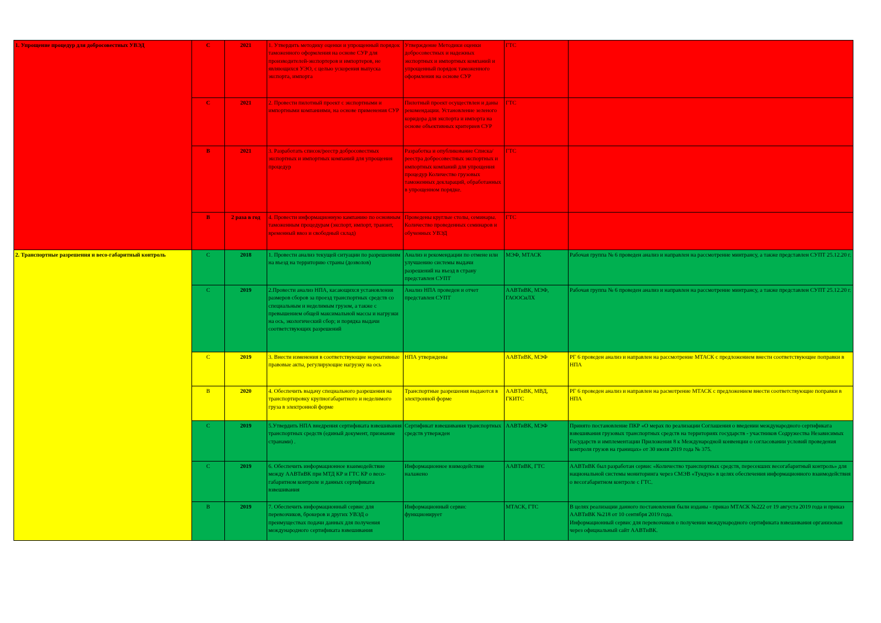| 1. Упрощение процедур для добросовестных УВЭД | C | 2021 | 1. Утвердить методику оценки и упрощенный порядок таможенного оформления на основе СУР для производителей-экспортеров и импортеров, не являющихся УЭО, с целью ускорения выпуска экспорта, импорта | Утверждение Методики оценки добросовестных и надежных экспортных и импортных компаний и упрощенный порядок таможенного оформления на основе СУР | ГТС | |
| | C | 2021 | 2. Провести пилотный проект с экспортными и импортными компаниями, на основе применения СУР | Пилотный проект осуществлен и даны рекомендации. Установление зеленого коридора для экспорта и импорта на основе объективных критериев СУР | ГТС | |
| | B | 2021 | 3. Разработать список/реестр добросовестных экспортных и импортных компаний для упрощения процедур | Разработка и опубликование Списка/реестра добросовестных экспортных и импортных компаний для упрощения процедур Количество грузовых таможенных деклараций, обработанных в упрощенном порядке. | ГТС | |
| | B | 2 раза в год | 4. Провести информационную кампанию по основным таможенным процедурам (экспорт, импорт, транзит, временный ввоз и свободный склад) | Проведены круглые столы, семинары. Количество проведенных семинаров и обученных УВЭД | ГТС | |
| 2. Транспортные разрешения и весо-габаритный контроль | C | 2018 | 1. Провести анализ текущей ситуации по разрешениям на въезд на территорию страны (дозволов) | Анализ и рекомендации по отмене или улучшению системы выдачи разрешений на въезд в страну представлен СУПТ | МЭФ, МТАСК | Рабочая группа № 6 проведен анализ и направлен на рассмотрение минтрансу, а также представлен СУПТ 25.12.20 г. |
| | C | 2019 | 2.Провести анализ НПА, касающихся установления размеров сборов за проезд транспортных средств со специальным и неделимым грузом, а также с превышением общей максимальной массы и нагрузки на ось, экологический сбор; и порядка выдачи соответствующих разрешений | Анализ НПА проведен и отчет представлен СУПТ | ААВТиВК, МЭФ, ГАООСиЛХ | Рабочая группа № 6 проведен анализ и направлен на рассмотрение минтрансу, а также представлен СУПТ 25.12.20 г. |
| | C | 2019 | 3. Внести изменения в соответствующие нормативные правовые акты, регулирующие нагрузку на ось | НПА утверждены | ААВТиВК, МЭФ | РГ 6 проведен анализ и направлен на рассмотрение МТАСК с предложением внести соответствующие поправки в НПА |
| | B | 2020 | 4. Обеспечить выдачу специального разрешения на транспортировку крупногабаритного и неделимого груза в электронной форме | Транспортные разрешения выдаются в электронной форме | ААВТиВК, МВД, ГКИТС | РГ 6 проведен анализ и направлен на расмотрение МТАСК с предложением внести соответствующие поправки в НПА |
| | C | 2019 | 5.Утвердить НПА внедрения сертификата взвешивания транспортных средств (единый документ, признание странами) . | Сертификат взвешивания транспортных средств утвержден | ААВТиВК, МЭФ | Принято постановление ПКР «О мерах по реализации Соглашения о введении международного сертификата взвешивания грузовых транспортных средств на территориях государств - участников Содружества Независимых Государств и имплементации Приложения 8 к Международной конвенции о согласовании условий проведения контроля грузов на границах» от 30 июля 2019 года № 375. |
| | C | 2019 | 6. Обеспечить информационное взаимодействие между ААВТиВК при МТД КР и ГТС КР о весо-габаритном контроле и данных сертификата взвешивания | Информационное взимодействие налажено | ААВТиВК, ГТС | ААВТиВК был разработан сервис «Количество транспортных средств, пересекших весогабаритный контроль» для национальной системы мониторинга через СМЭВ «Тундук» в целях обеспечения информационного взаимодействия о весогабаритном контроле с ГТС. |
| | B | 2019 | 7. Обеспечить информационный сервис для перевозчиков, брокеров и других УВЭД о преимуществах подачи данных для получения международного сертификата взвешивания | Информационный сервис функционирует | МТАСК, ГТС | В целях реализации данного постановления были изданы - приказ МТАСК №222 от 19 августа 2019 года и приказ ААВТиВК №218 от 10 сентября 2019 года. Информационный сервис для перевозчиков о получении международного сертификата взвешивания организован через официальный сайт ААВТиВК. |